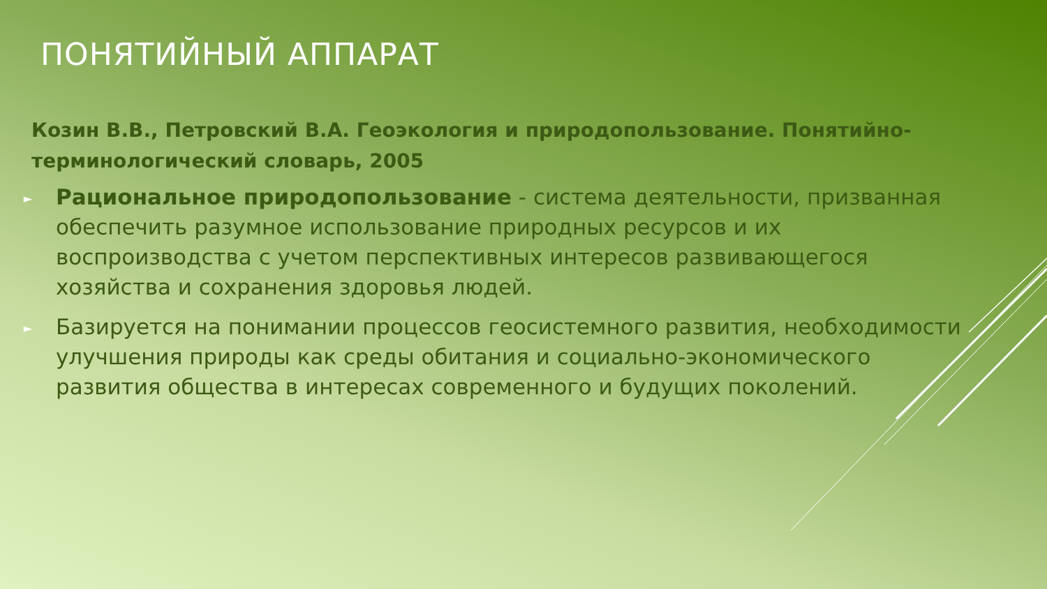ПОНЯТИЙНЫЙ АППАРАТ
Козин В.В., Петровский В.А. Геоэкология и природопользование. Понятийно-терминологический словарь, 2005
► Рациональное природопользование - система деятельности, призванная обеспечить разумное использование природных ресурсов и их воспроизводства с учетом перспективных интересов развивающегося хозяйства и сохранения здоровья людей.
► Базируется на понимании процессов геосистемного развития, необходимости улучшения природы как среды обитания и социально-экономического развития общества в интересах современного и будущих поколений.